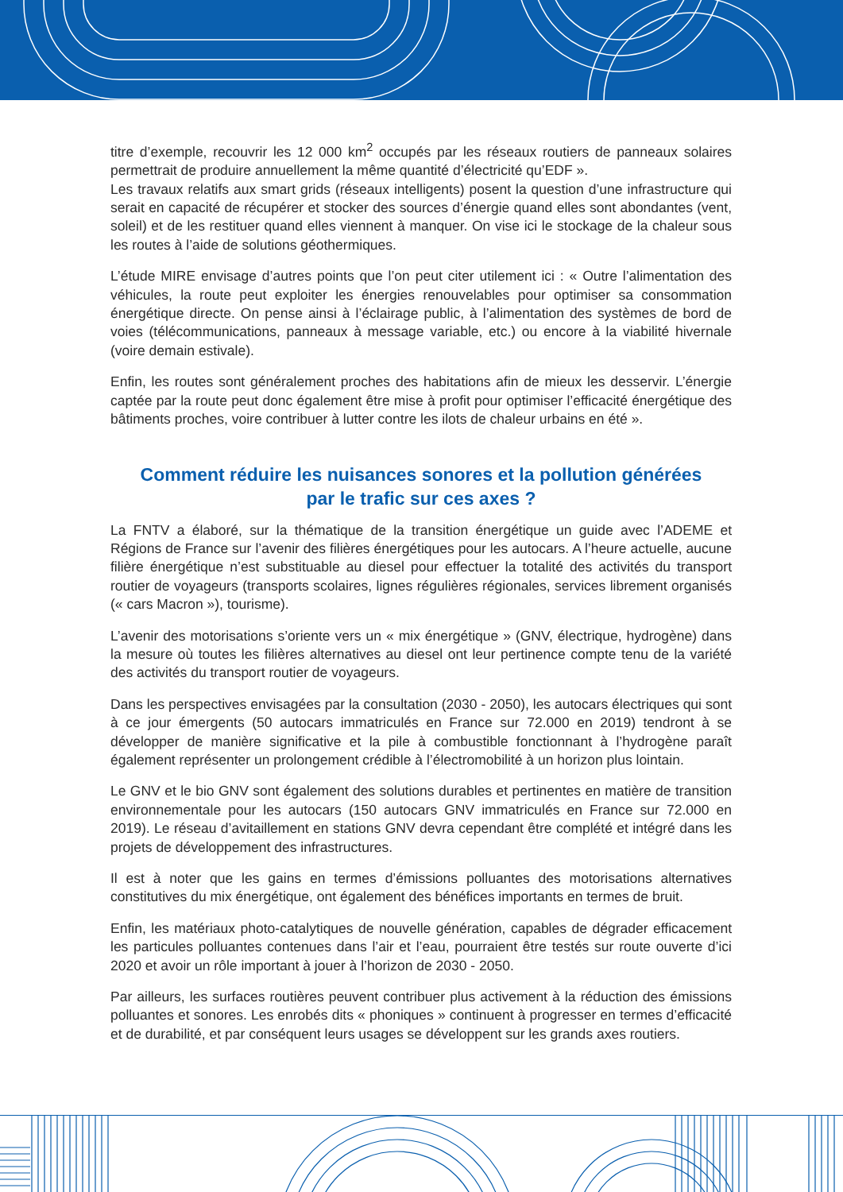titre d’exemple, recouvrir les 12 000 km<sup>2</sup> occupés par les réseaux routiers de panneaux solaires permettrait de produire annuellement la même quantité d’électricité qu’EDF ».
Les travaux relatifs aux smart grids (réseaux intelligents) posent la question d’une infrastructure qui serait en capacité de récupérer et stocker des sources d’énergie quand elles sont abondantes (vent, soleil) et de les restituer quand elles viennent à manquer. On vise ici le stockage de la chaleur sous les routes à l’aide de solutions géothermiques.
L’étude MIRE envisage d’autres points que l’on peut citer utilement ici : « Outre l’alimentation des véhicules, la route peut exploiter les énergies renouvelables pour optimiser sa consommation énergétique directe. On pense ainsi à l’éclairage public, à l’alimentation des systèmes de bord de voies (télécommunications, panneaux à message variable, etc.) ou encore à la viabilité hivernale (voire demain estivale).
Enfin, les routes sont généralement proches des habitations afin de mieux les desservir. L’énergie captée par la route peut donc également être mise à profit pour optimiser l’efficacité énergétique des bâtiments proches, voire contribuer à lutter contre les ilots de chaleur urbains en été ».
Comment réduire les nuisances sonores et la pollution générées
par le trafic sur ces axes ?
La FNTV a élaboré, sur la thématique de la transition énergétique un guide avec l’ADEME et Régions de France sur l’avenir des filières énergétiques pour les autocars. A l’heure actuelle, aucune filière énergétique n’est substituable au diesel pour effectuer la totalité des activités du transport routier de voyageurs (transports scolaires, lignes régulières régionales, services librement organisés (« cars Macron »), tourisme).
L’avenir des motorisations s’oriente vers un « mix énergétique » (GNV, électrique, hydrogène) dans la mesure où toutes les filières alternatives au diesel ont leur pertinence compte tenu de la variété des activités du transport routier de voyageurs.
Dans les perspectives envisagées par la consultation (2030 - 2050), les autocars électriques qui sont à ce jour émergents (50 autocars immatriculés en France sur 72.000 en 2019) tendront à se développer de manière significative et la pile à combustible fonctionnant à l’hydrogène paraît également représenter un prolongement crédible à l’électromobilité à un horizon plus lointain.
Le GNV et le bio GNV sont également des solutions durables et pertinentes en matière de transition environnementale pour les autocars (150 autocars GNV immatriculés en France sur 72.000 en 2019). Le réseau d’avitaillement en stations GNV devra cependant être complété et intégré dans les projets de développement des infrastructures.
Il est à noter que les gains en termes d’émissions polluantes des motorisations alternatives constitutives du mix énergétique, ont également des bénéfices importants en termes de bruit.
Enfin, les matériaux photo-catalytiques de nouvelle génération, capables de dégrader efficacement les particules polluantes contenues dans l’air et l’eau, pourraient être testés sur route ouverte d’ici 2020 et avoir un rôle important à jouer à l’horizon de 2030 - 2050.
Par ailleurs, les surfaces routières peuvent contribuer plus activement à la réduction des émissions polluantes et sonores. Les enrobés dits « phoniques » continuent à progresser en termes d’efficacité et de durabilité, et par conséquent leurs usages se développent sur les grands axes routiers.